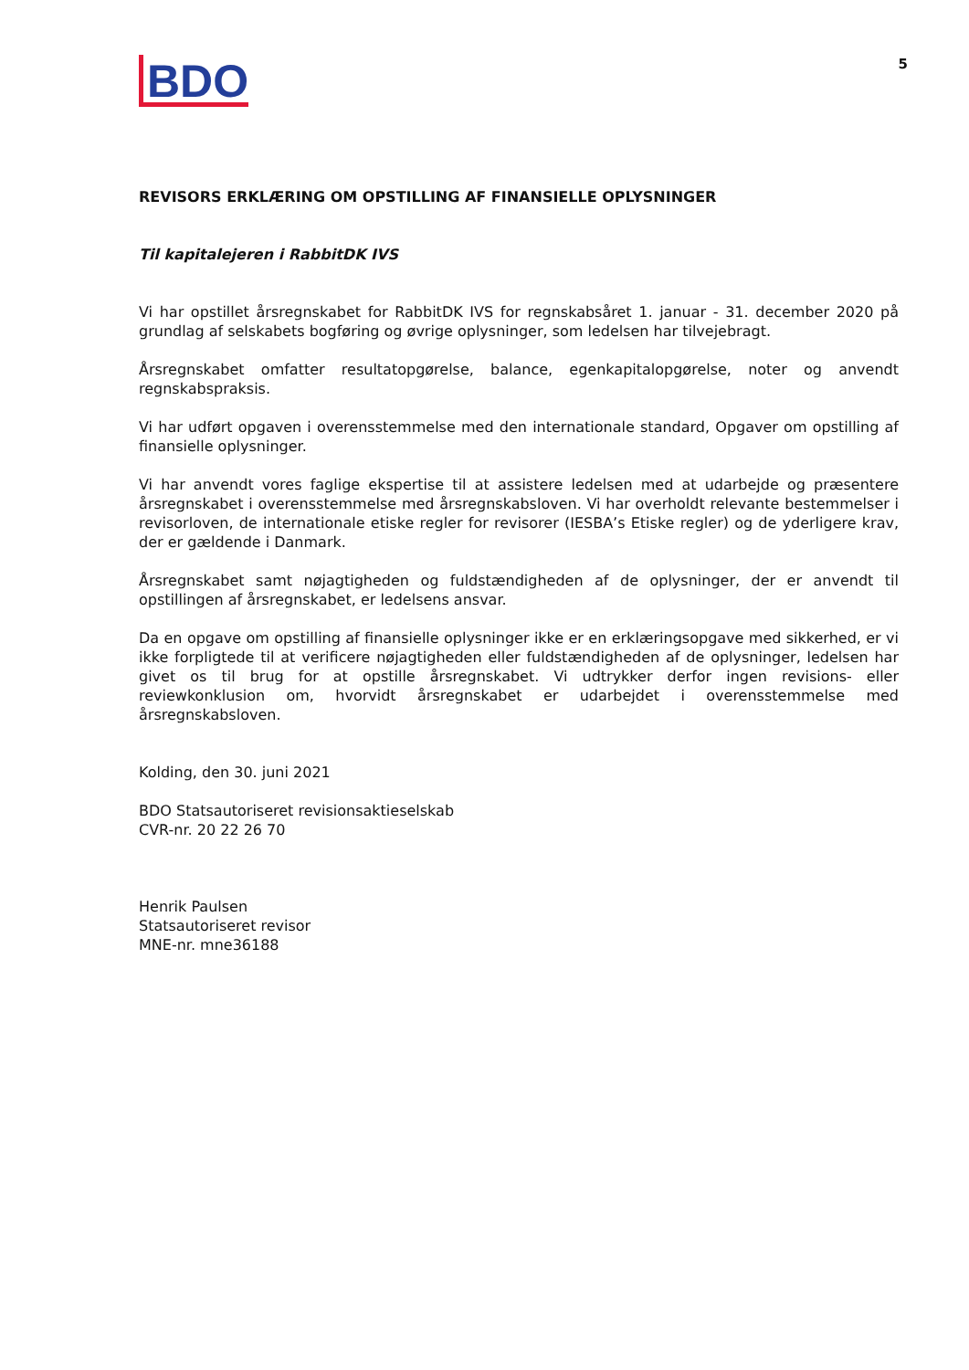BDO
5
REVISORS ERKLÆRING OM OPSTILLING AF FINANSIELLE OPLYSNINGER
Til kapitalejeren i RabbitDK IVS
Vi har opstillet årsregnskabet for RabbitDK IVS for regnskabsåret 1. januar - 31. december 2020 på grundlag af selskabets bogføring og øvrige oplysninger, som ledelsen har tilvejebragt.
Årsregnskabet omfatter resultatopgørelse, balance, egenkapitalopgørelse, noter og anvendt regnskabspraksis.
Vi har udført opgaven i overensstemmelse med den internationale standard, Opgaver om opstilling af finansielle oplysninger.
Vi har anvendt vores faglige ekspertise til at assistere ledelsen med at udarbejde og præsentere årsregnskabet i overensstemmelse med årsregnskabsloven. Vi har overholdt relevante bestemmelser i revisorloven, de internationale etiske regler for revisorer (IESBA’s Etiske regler) og de yderligere krav, der er gældende i Danmark.
Årsregnskabet samt nøjagtigheden og fuldstændigheden af de oplysninger, der er anvendt til opstillingen af årsregnskabet, er ledelsens ansvar.
Da en opgave om opstilling af finansielle oplysninger ikke er en erklæringsopgave med sikkerhed, er vi ikke forpligtede til at verificere nøjagtigheden eller fuldstændigheden af de oplysninger, ledelsen har givet os til brug for at opstille årsregnskabet. Vi udtrykker derfor ingen revisions- eller reviewkonklusion om, hvorvidt årsregnskabet er udarbejdet i overensstemmelse med årsregnskabsloven.
Kolding, den 30. juni 2021
BDO Statsautoriseret revisionsaktieselskab
CVR-nr. 20 22 26 70
Henrik Paulsen
Statsautoriseret revisor
MNE-nr. mne36188